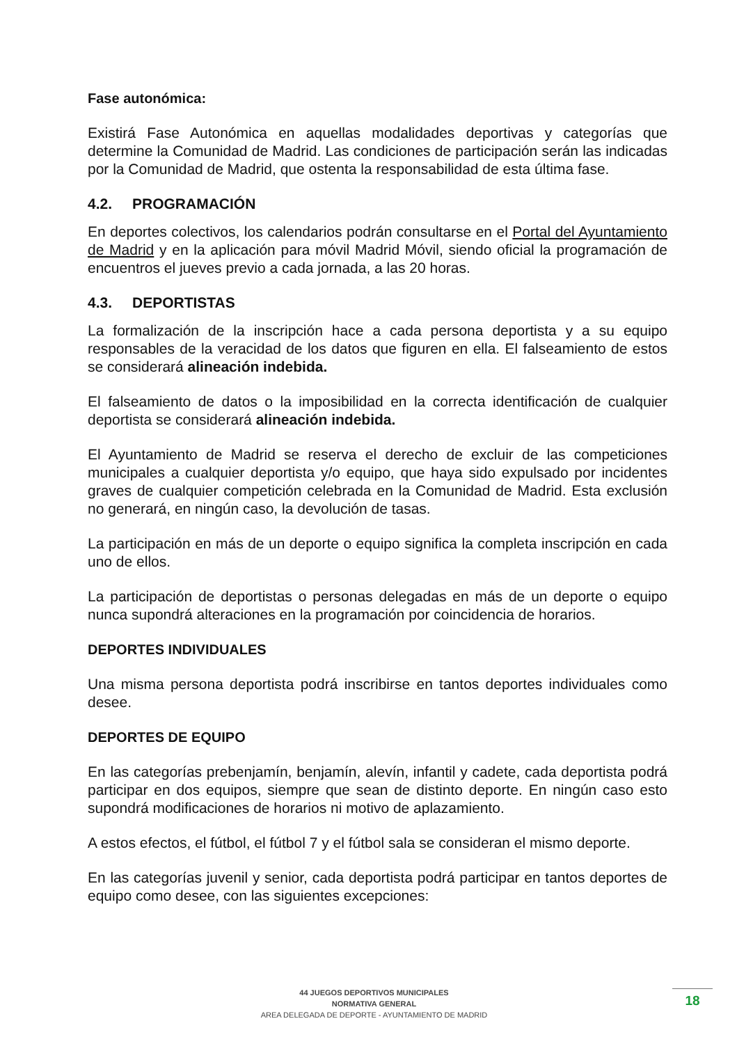Fase autonómica:
Existirá Fase Autonómica en aquellas modalidades deportivas y categorías que determine la Comunidad de Madrid. Las condiciones de participación serán las indicadas por la Comunidad de Madrid, que ostenta la responsabilidad de esta última fase.
4.2. PROGRAMACIÓN
En deportes colectivos, los calendarios podrán consultarse en el Portal del Ayuntamiento de Madrid y en la aplicación para móvil Madrid Móvil, siendo oficial la programación de encuentros el jueves previo a cada jornada, a las 20 horas.
4.3. DEPORTISTAS
La formalización de la inscripción hace a cada persona deportista y a su equipo responsables de la veracidad de los datos que figuren en ella. El falseamiento de estos se considerará alineación indebida.
El falseamiento de datos o la imposibilidad en la correcta identificación de cualquier deportista se considerará alineación indebida.
El Ayuntamiento de Madrid se reserva el derecho de excluir de las competiciones municipales a cualquier deportista y/o equipo, que haya sido expulsado por incidentes graves de cualquier competición celebrada en la Comunidad de Madrid. Esta exclusión no generará, en ningún caso, la devolución de tasas.
La participación en más de un deporte o equipo significa la completa inscripción en cada uno de ellos.
La participación de deportistas o personas delegadas en más de un deporte o equipo nunca supondrá alteraciones en la programación por coincidencia de horarios.
DEPORTES INDIVIDUALES
Una misma persona deportista podrá inscribirse en tantos deportes individuales como desee.
DEPORTES DE EQUIPO
En las categorías prebenjamín, benjamín, alevín, infantil y cadete, cada deportista podrá participar en dos equipos, siempre que sean de distinto deporte. En ningún caso esto supondrá modificaciones de horarios ni motivo de aplazamiento.
A estos efectos, el fútbol, el fútbol 7 y el fútbol sala se consideran el mismo deporte.
En las categorías juvenil y senior, cada deportista podrá participar en tantos deportes de equipo como desee, con las siguientes excepciones:
44 JUEGOS DEPORTIVOS MUNICIPALES
NORMATIVA GENERAL
AREA DELEGADA DE DEPORTE - AYUNTAMIENTO DE MADRID
18